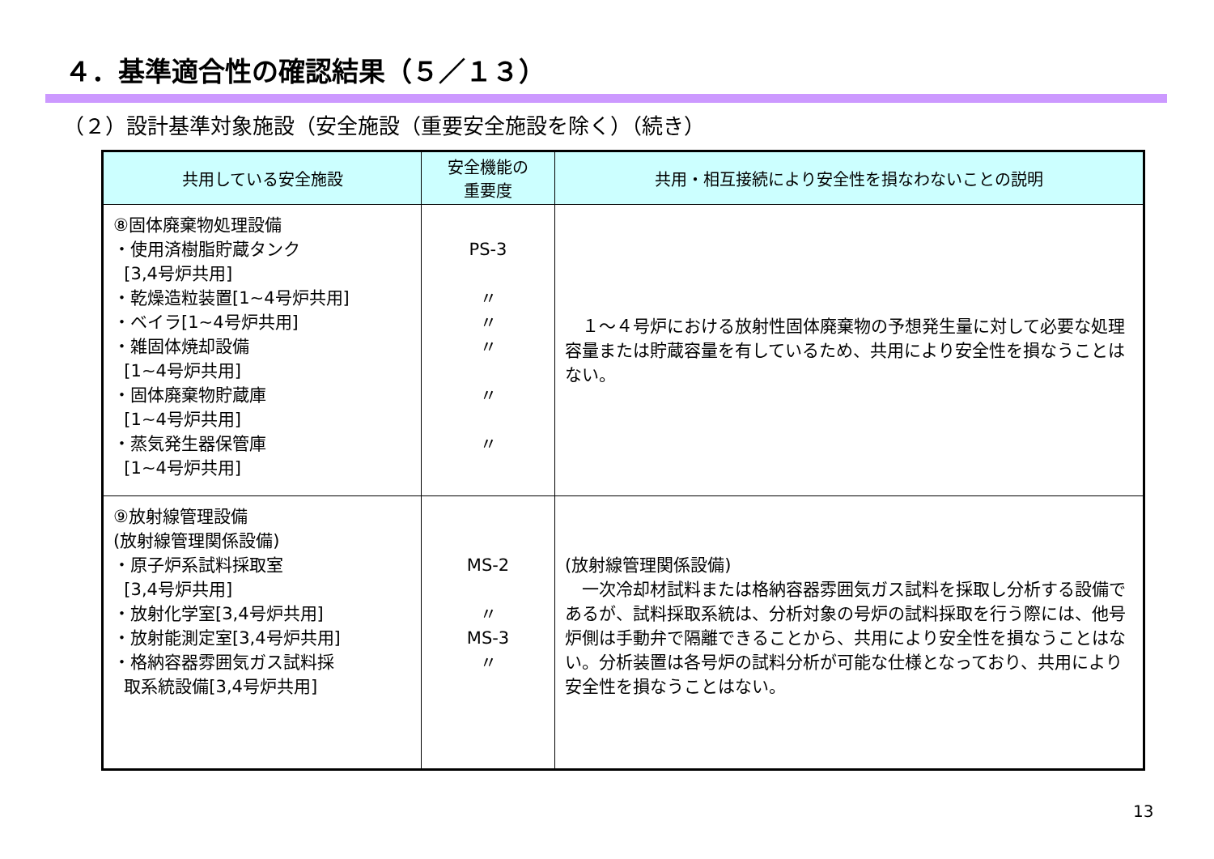４．基準適合性の確認結果（５／１３）
（２）設計基準対象施設（安全施設（重要安全施設を除く）（続き）
| 共用している安全施設 | 安全機能の 重要度 | 共用・相互接続により安全性を損なわないことの説明 |
| --- | --- | --- |
| ⑧固体廃棄物処理設備 ・使用済樹脂貯蔵タンク [3,4号炉共用] ・乾燥造粒装置[1~4号炉共用] ・ベイラ[1~4号炉共用] ・雑固体焼却設備 [1~4号炉共用] ・固体廃棄物貯蔵庫 [1~4号炉共用] ・蒸気発生器保管庫 [1~4号炉共用] | PS-3 〃 〃 〃 〃 〃 | １～４号炉における放射性固体廃棄物の予想発生量に対して必要な処理容量または貯蔵容量を有しているため、共用により安全性を損なうことはない。 |
| ⑨放射線管理設備 (放射線管理関係設備) ・原子炉系試料採取室 [3,4号炉共用] ・放射化学室[3,4号炉共用] ・放射能測定室[3,4号炉共用] ・格納容器雰囲気ガス試料採 取系統設備[3,4号炉共用] | MS-2 〃 MS-3 〃 | (放射線管理関係設備) 一次冷却材試料または格納容器雰囲気ガス試料を採取し分析する設備であるが、試料採取系統は、分析対象の号炉の試料採取を行う際には、他号炉側は手動弁で隔離できることから、共用により安全性を損なうことはない。分析装置は各号炉の試料分析が可能な仕様となっており、共用により安全性を損なうことはない。 |
13